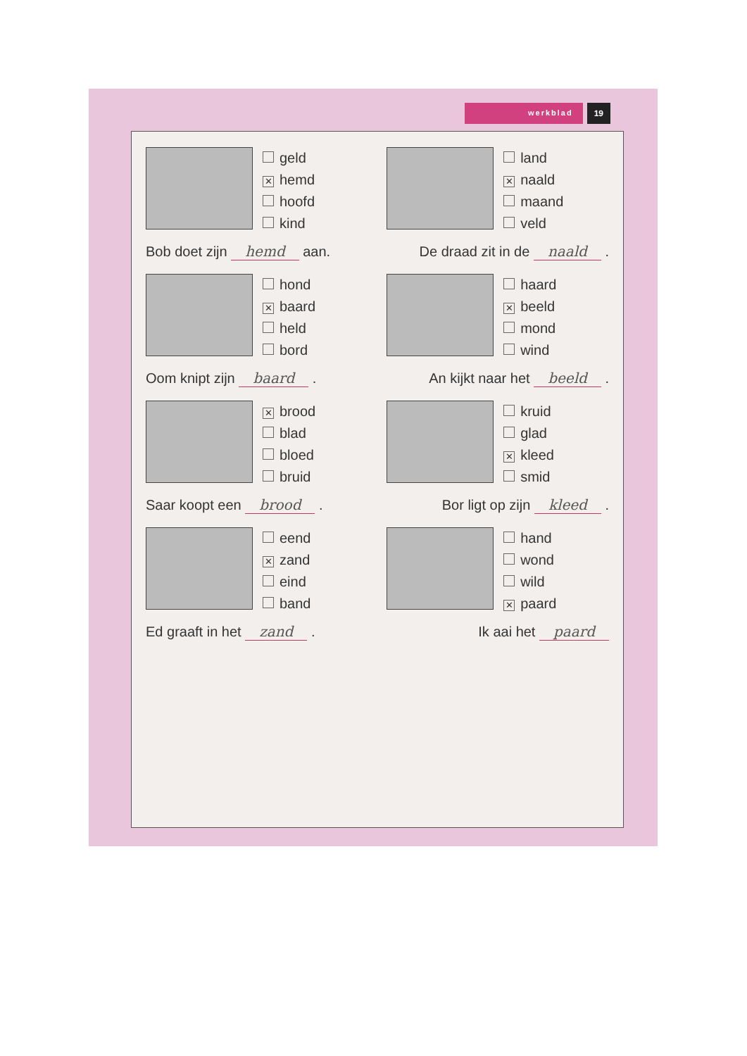werkblad 19
geld
✕ hemd
hoofd
kind
land
✕ naald
maand
veld
Bob doet zijn hemd aan. De draad zit in de naald .
hond
✕ baard
held
bord
haard
✕ beeld
mond
wind
Oom knipt zijn baard . An kijkt naar het beeld .
✕ brood
blad
bloed
bruid
kruid
glad
✕ kleed
smid
Saar koopt een brood . Bor ligt op zijn kleed .
eend
✕ zand
eind
band
hand
wond
wild
✕ paard
Ed graaft in het zand . Ik aai het paard